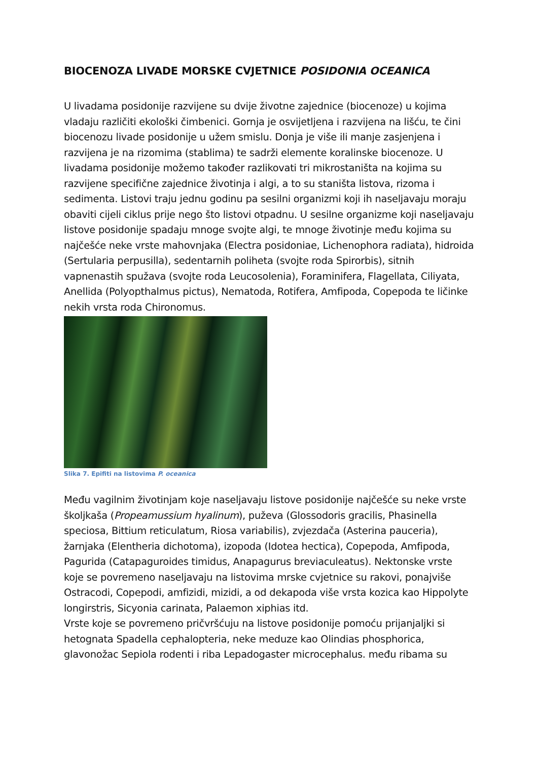BIOCENOZA LIVADE MORSKE CVJETNICE POSIDONIA OCEANICA
U livadama posidonije razvijene su dvije životne zajednice (biocenoze) u kojima vladaju različiti ekološki čimbenici. Gornja je osvijetljena i razvijena na lišću, te čini biocenozu livade posidonije u užem smislu. Donja je više ili manje zasjenjena i razvijena je na rizomima (stablima) te sadrži elemente koralinske biocenoze. U livadama posidonije možemo također razlikovati tri mikrostaništa na kojima su razvijene specifične zajednice životinja i algi, a to su staništa listova, rizoma i sedimenta. Listovi traju jednu godinu pa sesilni organizmi koji ih naseljavaju moraju obaviti cijeli ciklus prije nego što listovi otpadnu. U sesilne organizme koji naseljavaju listove posidonije spadaju mnoge svojte algi, te mnoge životinje među kojima su najčešće neke vrste mahovnjaka (Electra posidoniae, Lichenophora radiata), hidroida (Sertularia perpusilla), sedentarnih poliheta (svojte roda Spirorbis), sitnih vapnenastih spužava (svojte roda Leucosolenia), Foraminifera, Flagellata, Ciliyata, Anellida (Polyopthalmus pictus), Nematoda, Rotifera, Amfipoda, Copepoda te ličinke nekih vrsta roda Chironomus.
Slika 7. Epifiti na listovima P. oceanica
Među vagilnim životinjam koje naseljavaju listove posidonije najčešće su neke vrste školjkaša (Propeamussium hyalinum), puževa (Glossodoris gracilis, Phasinella speciosa, Bittium reticulatum, Riosa variabilis), zvjezdača (Asterina pauceria), žarnjaka (Elentheria dichotoma), izopoda (Idotea hectica), Copepoda, Amfipoda, Pagurida (Catapaguroides timidus, Anapagurus breviaculeatus). Nektonske vrste koje se povremeno naseljavaju na listovima mrske cvjetnice su rakovi, ponajviše Ostracodi, Copepodi, amfizidi, mizidi, a od dekapoda više vrsta kozica kao Hippolyte longirstris, Sicyonia carinata, Palaemon xiphias itd.
Vrste koje se povremeno pričvršćuju na listove posidonije pomoću prijanjaljki si hetognata Spadella cephalopteria, neke meduze kao Olindias phosphorica, glavonožac Sepiola rodenti i riba Lepadogaster microcephalus. među ribama su